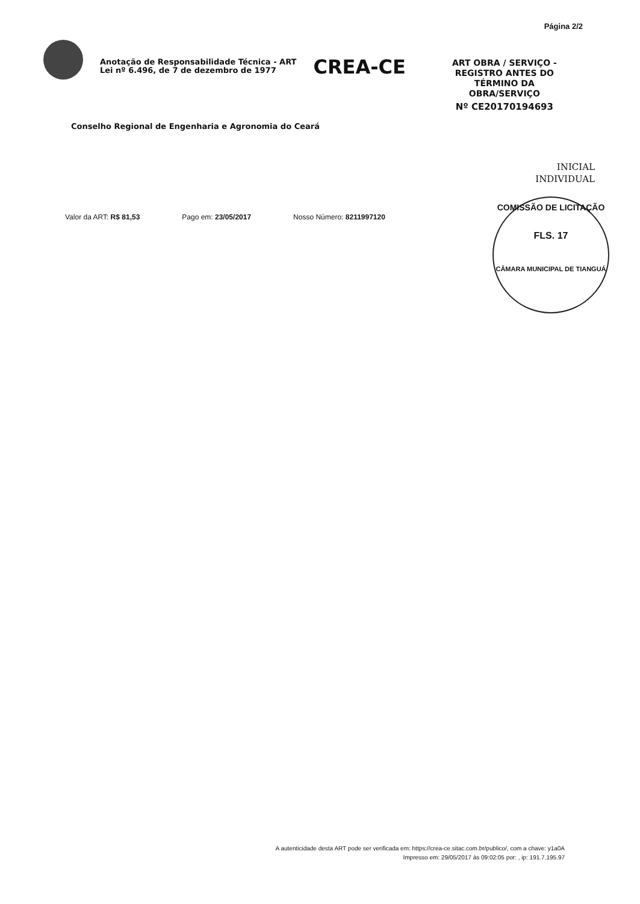Página 2/2
Anotação de Responsabilidade Técnica - ART
Lei nº 6.496, de 7 de dezembro de 1977
CREA-CE
ART OBRA / SERVIÇO - REGISTRO ANTES DO TÉRMINO DA OBRA/SERVIÇO
Nº CE20170194693
Conselho Regional de Engenharia e Agronomia do Ceará
INICIAL
INDIVIDUAL
Valor da ART: R$ 81,53 Pago em: 23/05/2017 Nosso Número: 8211997120
COMISSÃO DE LICITAÇÃO
FLS. 17
CÂMARA MUNICIPAL DE TIANGUÁ
A autenticidade desta ART pode ser verificada em: https://crea-ce.sitac.com.br/publico/, com a chave: y1a0A
Impresso em: 29/05/2017 às 09:02:05 por: , ip: 191.7.195.97